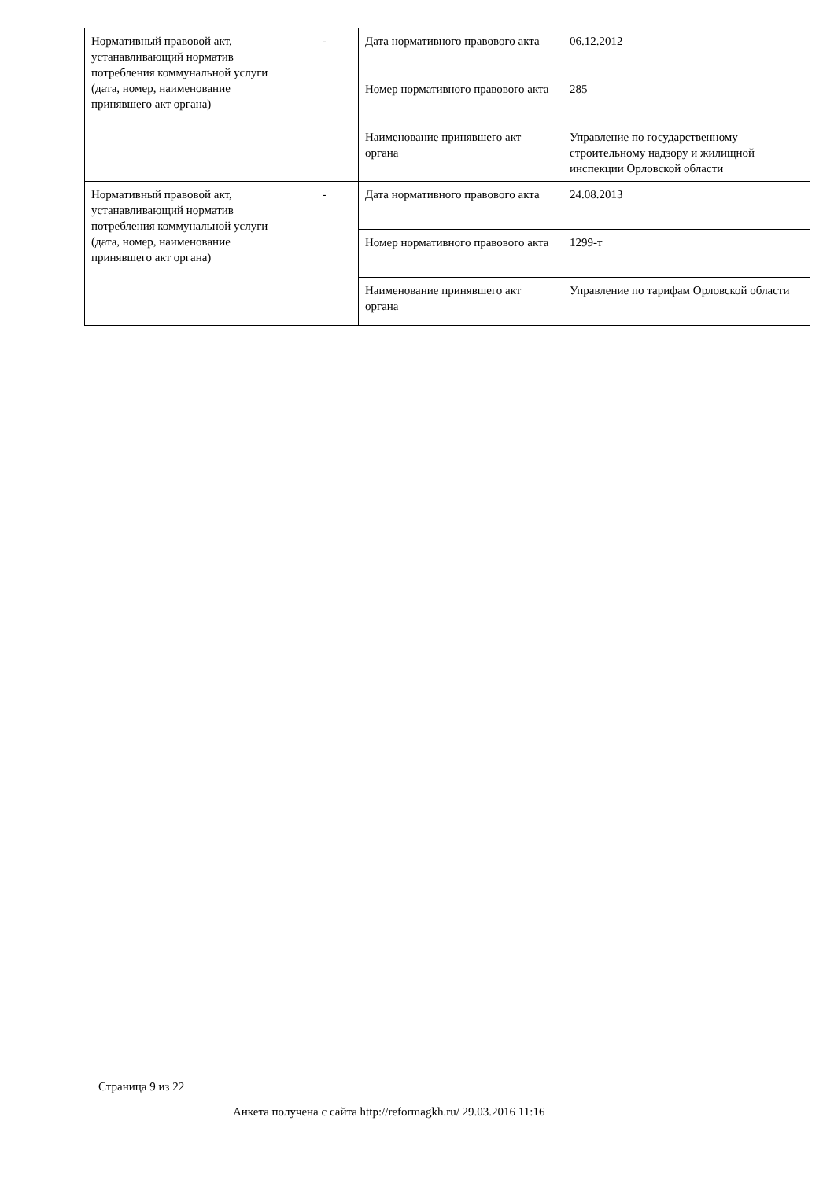| Нормативный правовой акт, устанавливающий норматив потребления коммунальной услуги (дата, номер, наименование принявшего акт органа) | - | Дата нормативного правового акта | 06.12.2012 |
| | | Номер нормативного правового акта | 285 |
| | | Наименование принявшего акт органа | Управление по государственному строительному надзору и жилищной инспекции Орловской области |
| Нормативный правовой акт, устанавливающий норматив потребления коммунальной услуги (дата, номер, наименование принявшего акт органа) | - | Дата нормативного правового акта | 24.08.2013 |
| | | Номер нормативного правового акта | 1299-т |
| | | Наименование принявшего акт органа | Управление по тарифам Орловской области |
Страница 9 из 22
Анкета получена с сайта http://reformagkh.ru/ 29.03.2016 11:16